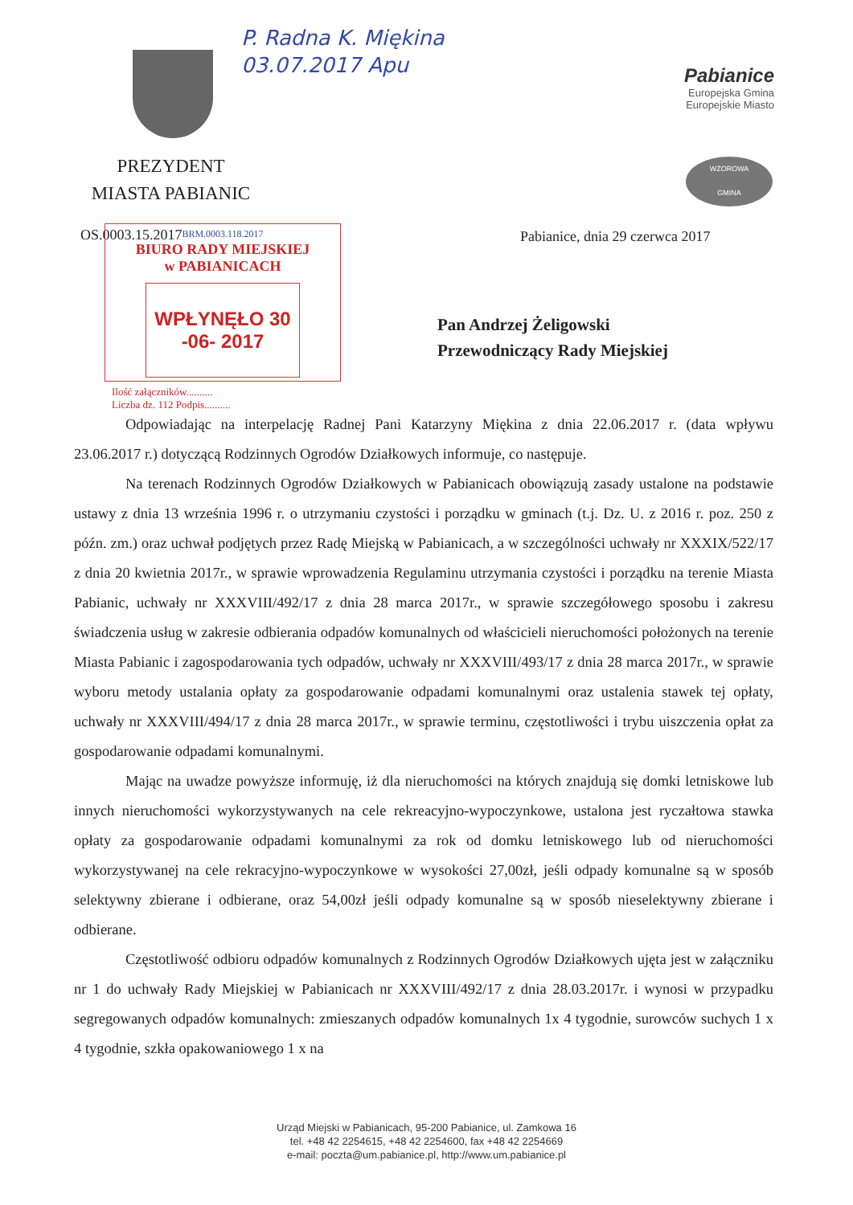P. Radna K. Miękina
03.07.2017 Apu
PREZYDENT
MIASTA PABIANIC
Pabianice
Europejska Gmina
Europejskie Miasto
WZOROWA
GMINA
OS.0003.15.2017
BRM.0003.118.2017
BIURO RADY MIEJSKIEJ
w PABIANICACH
WPŁYNĘŁO 30 -06- 2017
Ilość załączników..........
Liczba dz. 112 Podpis..........
Pabianice, dnia 29 czerwca 2017
Pan Andrzej Żeligowski
Przewodniczący Rady Miejskiej
Odpowiadając na interpelację Radnej Pani Katarzyny Miękina z dnia 22.06.2017 r. (data wpływu 23.06.2017 r.) dotyczącą Rodzinnych Ogrodów Działkowych informuje, co następuje.
Na terenach Rodzinnych Ogrodów Działkowych w Pabianicach obowiązują zasady ustalone na podstawie ustawy z dnia 13 września 1996 r. o utrzymaniu czystości i porządku w gminach (t.j. Dz. U. z 2016 r. poz. 250 z późn. zm.) oraz uchwał podjętych przez Radę Miejską w Pabianicach, a w szczególności uchwały nr XXXIX/522/17 z dnia 20 kwietnia 2017r., w sprawie wprowadzenia Regulaminu utrzymania czystości i porządku na terenie Miasta Pabianic, uchwały nr XXXVIII/492/17 z dnia 28 marca 2017r., w sprawie szczegółowego sposobu i zakresu świadczenia usług w zakresie odbierania odpadów komunalnych od właścicieli nieruchomości położonych na terenie Miasta Pabianic i zagospodarowania tych odpadów, uchwały nr XXXVIII/493/17 z dnia 28 marca 2017r., w sprawie wyboru metody ustalania opłaty za gospodarowanie odpadami komunalnymi oraz ustalenia stawek tej opłaty, uchwały nr XXXVIII/494/17 z dnia 28 marca 2017r., w sprawie terminu, częstotliwości i trybu uiszczenia opłat za gospodarowanie odpadami komunalnymi.
Mając na uwadze powyższe informuję, iż dla nieruchomości na których znajdują się domki letniskowe lub innych nieruchomości wykorzystywanych na cele rekreacyjno-wypoczynkowe, ustalona jest ryczałtowa stawka opłaty za gospodarowanie odpadami komunalnymi za rok od domku letniskowego lub od nieruchomości wykorzystywanej na cele rekracyjno-wypoczynkowe w wysokości 27,00zł, jeśli odpady komunalne są w sposób selektywny zbierane i odbierane, oraz 54,00zł jeśli odpady komunalne są w sposób nieselektywny zbierane i odbierane.
Częstotliwość odbioru odpadów komunalnych z Rodzinnych Ogrodów Działkowych ujęta jest w załączniku nr 1 do uchwały Rady Miejskiej w Pabianicach nr XXXVIII/492/17 z dnia 28.03.2017r. i wynosi w przypadku segregowanych odpadów komunalnych: zmieszanych odpadów komunalnych 1x 4 tygodnie, surowców suchych 1 x 4 tygodnie, szkła opakowaniowego 1 x na
Urząd Miejski w Pabianicach, 95-200 Pabianice, ul. Zamkowa 16
tel. +48 42 2254615, +48 42 2254600, fax +48 42 2254669
e-mail: poczta@um.pabianice.pl, http://www.um.pabianice.pl